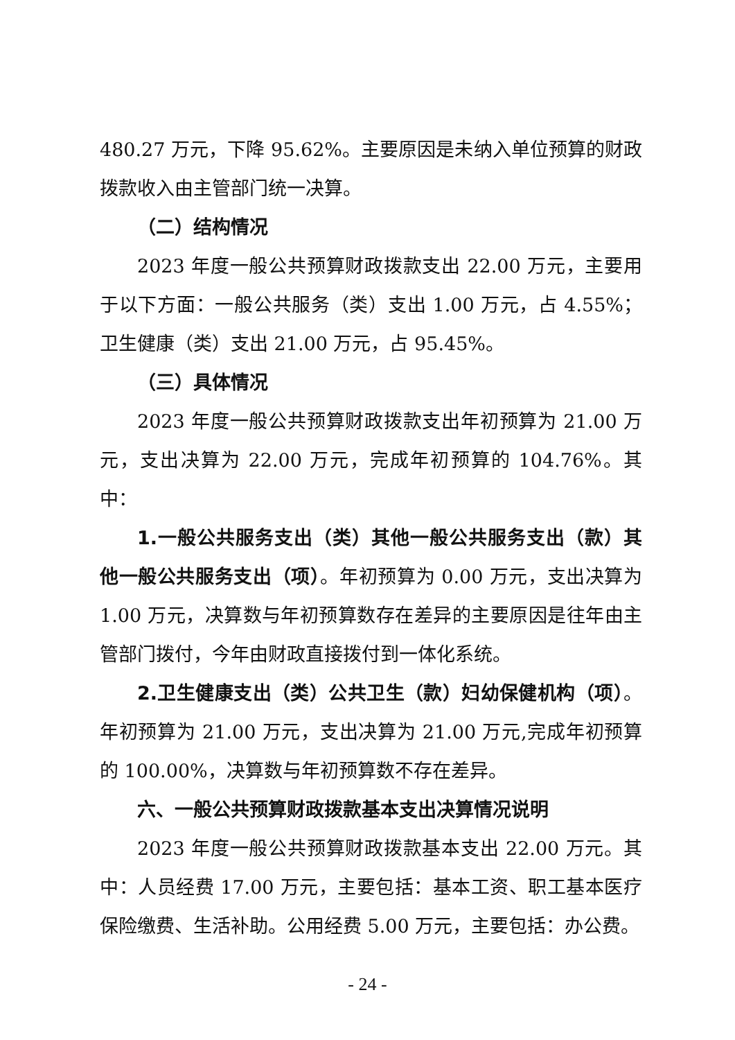480.27 万元，下降 95.62%。主要原因是未纳入单位预算的财政拨款收入由主管部门统一决算。
（二）结构情况
2023 年度一般公共预算财政拨款支出 22.00 万元，主要用于以下方面：一般公共服务（类）支出 1.00 万元，占 4.55%；卫生健康（类）支出 21.00 万元，占 95.45%。
（三）具体情况
2023 年度一般公共预算财政拨款支出年初预算为 21.00 万元，支出决算为 22.00 万元，完成年初预算的 104.76%。其中：
1.一般公共服务支出（类）其他一般公共服务支出（款）其他一般公共服务支出（项）。年初预算为 0.00 万元，支出决算为 1.00 万元，决算数与年初预算数存在差异的主要原因是往年由主管部门拨付，今年由财政直接拨付到一体化系统。
2.卫生健康支出（类）公共卫生（款）妇幼保健机构（项）。年初预算为 21.00 万元，支出决算为 21.00 万元,完成年初预算的 100.00%，决算数与年初预算数不存在差异。
六、一般公共预算财政拨款基本支出决算情况说明
2023 年度一般公共预算财政拨款基本支出 22.00 万元。其中：人员经费 17.00 万元，主要包括：基本工资、职工基本医疗保险缴费、生活补助。公用经费 5.00 万元，主要包括：办公费。
- 24 -